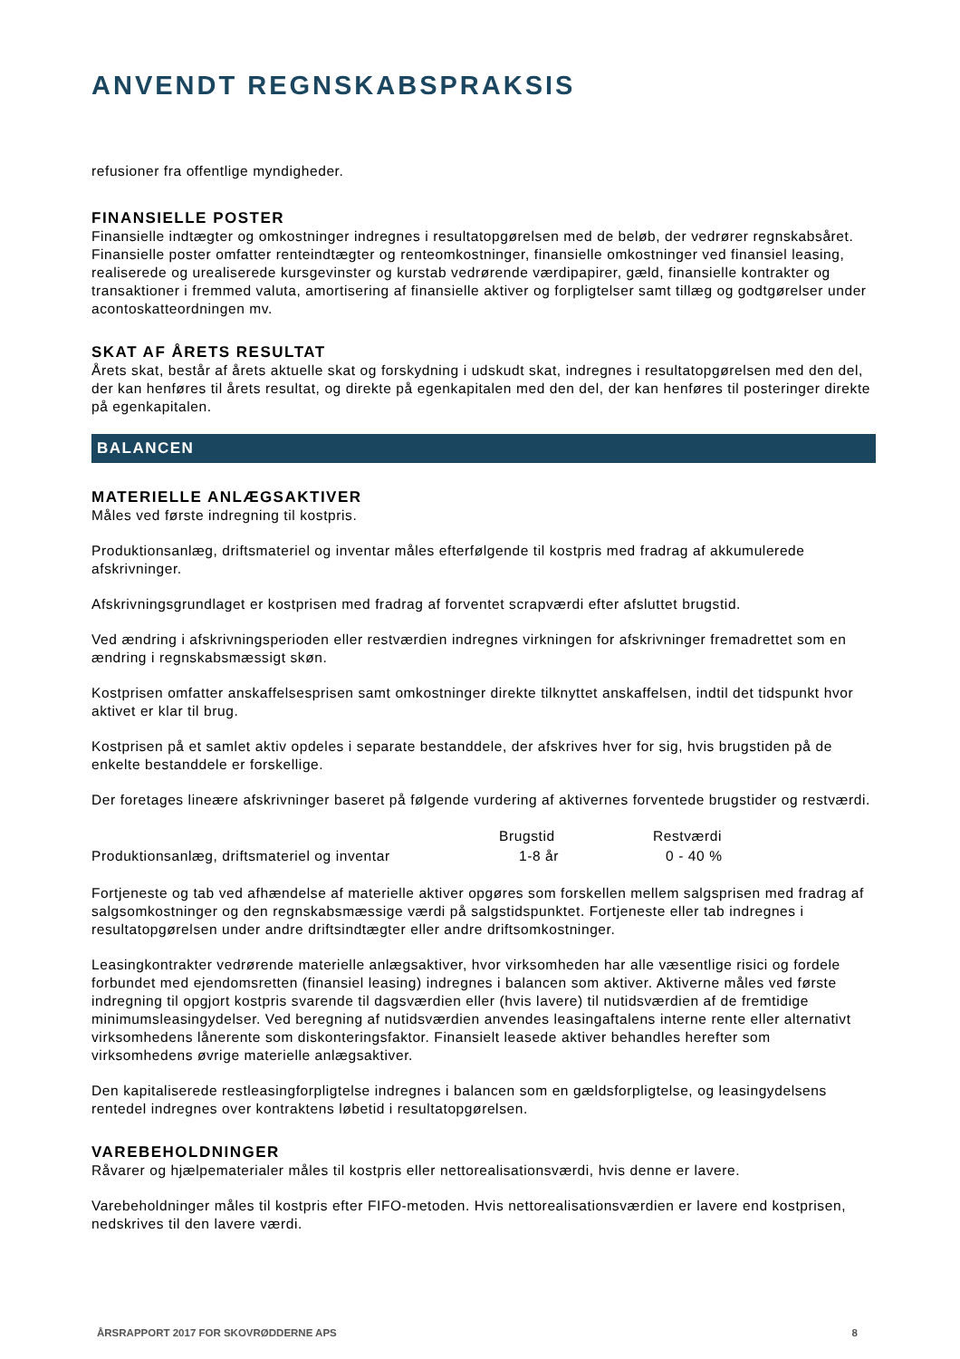ANVENDT REGNSKABSPRAKSIS
refusioner fra offentlige myndigheder.
FINANSIELLE POSTER
Finansielle indtægter og omkostninger indregnes i resultatopgørelsen med de beløb, der vedrører regnskabsåret. Finansielle poster omfatter renteindtægter og renteomkostninger, finansielle omkostninger ved finansiel leasing, realiserede og urealiserede kursgevinster og kurstab vedrørende værdipapirer, gæld, finansielle kontrakter og transaktioner i fremmed valuta, amortisering af finansielle aktiver og forpligtelser samt tillæg og godtgørelser under acontoskatteordningen mv.
SKAT AF ÅRETS RESULTAT
Årets skat, består af årets aktuelle skat og forskydning i udskudt skat, indregnes i resultatopgørelsen med den del, der kan henføres til årets resultat, og direkte på egenkapitalen med den del, der kan henføres til posteringer direkte på egenkapitalen.
BALANCEN
MATERIELLE ANLÆGSAKTIVER
Måles ved første indregning til kostpris.
Produktionsanlæg, driftsmateriel og inventar måles efterfølgende til kostpris med fradrag af akkumulerede afskrivninger.
Afskrivningsgrundlaget er kostprisen med fradrag af forventet scrapværdi efter afsluttet brugstid.
Ved ændring i afskrivningsperioden eller restværdien indregnes virkningen for afskrivninger fremadrettet som en ændring i regnskabsmæssigt skøn.
Kostprisen omfatter anskaffelsesprisen samt omkostninger direkte tilknyttet anskaffelsen, indtil det tidspunkt hvor aktivet er klar til brug.
Kostprisen på et samlet aktiv opdeles i separate bestanddele, der afskrives hver for sig, hvis brugstiden på de enkelte bestanddele er forskellige.
Der foretages lineære afskrivninger baseret på følgende vurdering af aktivernes forventede brugstider og restværdi.
| | Brugstid | Restværdi |
| --- | --- | --- |
| Produktionsanlæg, driftsmateriel og inventar | 1-8 år | 0 - 40 % |
Fortjeneste og tab ved afhændelse af materielle aktiver opgøres som forskellen mellem salgsprisen med fradrag af salgsomkostninger og den regnskabsmæssige værdi på salgstidspunktet. Fortjeneste eller tab indregnes i resultatopgørelsen under andre driftsindtægter eller andre driftsomkostninger.
Leasingkontrakter vedrørende materielle anlægsaktiver, hvor virksomheden har alle væsentlige risici og fordele forbundet med ejendomsretten (finansiel leasing) indregnes i balancen som aktiver. Aktiverne måles ved første indregning til opgjort kostpris svarende til dagsværdien eller (hvis lavere) til nutidsværdien af de fremtidige minimumsleasingydelser. Ved beregning af nutidsværdien anvendes leasingaftalens interne rente eller alternativt virksomhedens lånerente som diskonteringsfaktor. Finansielt leasede aktiver behandles herefter som virksomhedens øvrige materielle anlægsaktiver.
Den kapitaliserede restleasingforpligtelse indregnes i balancen som en gældsforpligtelse, og leasingydelsens rentedel indregnes over kontraktens løbetid i resultatopgørelsen.
VAREBEHOLDNINGER
Råvarer og hjælpematerialer måles til kostpris eller nettorealisationsværdi, hvis denne er lavere.
Varebeholdninger måles til kostpris efter FIFO-metoden. Hvis nettorealisationsværdien er lavere end kostprisen, nedskrives til den lavere værdi.
ÅRSRAPPORT 2017 FOR SKOVRØDDERNE APS 8